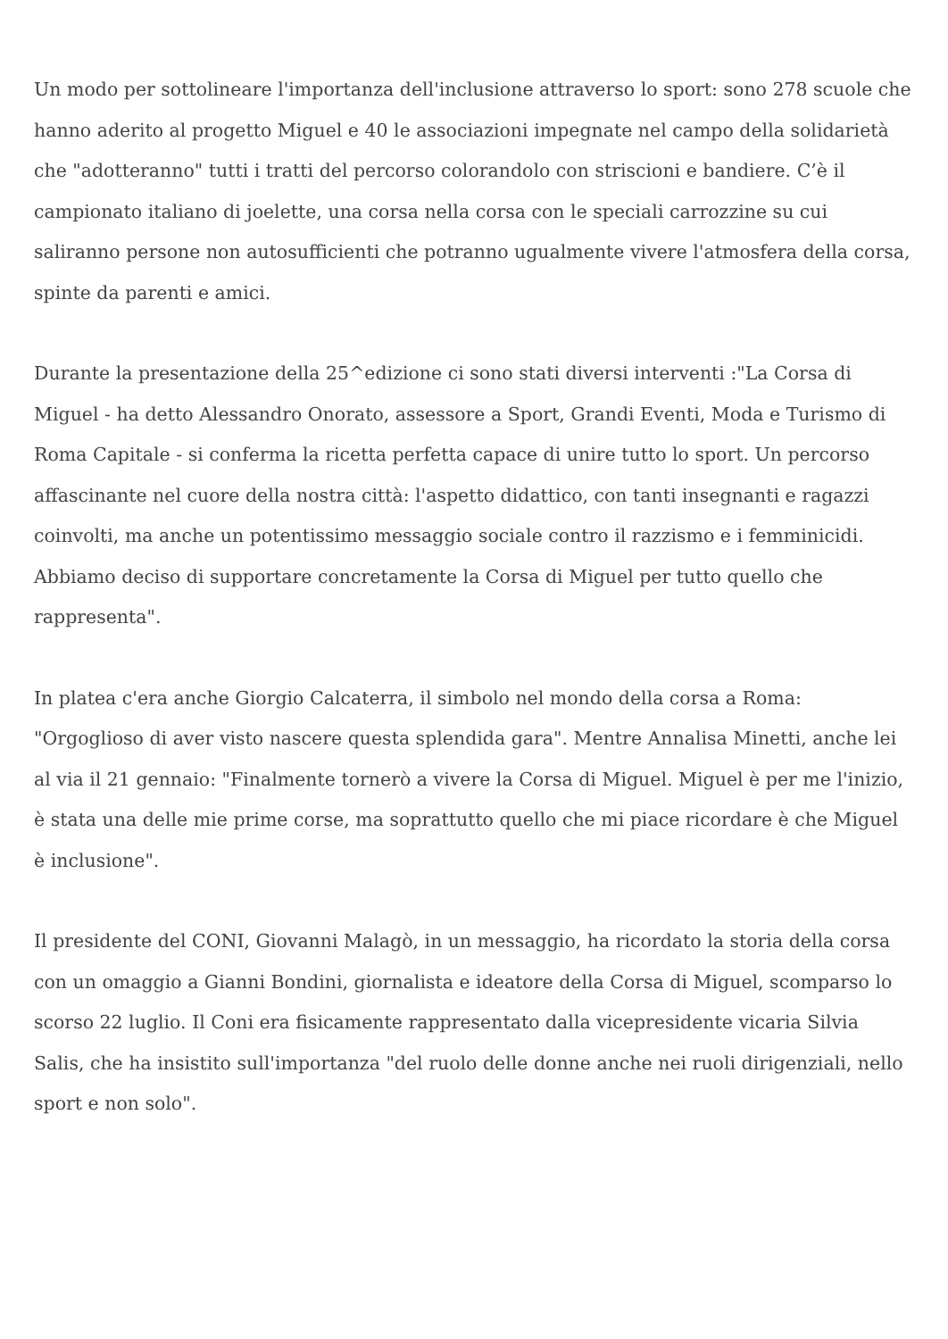Un modo per sottolineare l'importanza dell'inclusione attraverso lo sport: sono 278 scuole che hanno aderito al progetto Miguel e 40 le associazioni impegnate nel campo della solidarietà che "adotteranno" tutti i tratti del percorso colorandolo con striscioni e bandiere. C’è il campionato italiano di joelette, una corsa nella corsa con le speciali carrozzine su cui saliranno persone non autosufficienti che potranno ugualmente vivere l'atmosfera della corsa, spinte da parenti e amici.
Durante la presentazione della 25^edizione ci sono stati diversi interventi :"La Corsa di Miguel - ha detto Alessandro Onorato, assessore a Sport, Grandi Eventi, Moda e Turismo di Roma Capitale - si conferma la ricetta perfetta capace di unire tutto lo sport. Un percorso affascinante nel cuore della nostra città: l'aspetto didattico, con tanti insegnanti e ragazzi coinvolti, ma anche un potentissimo messaggio sociale contro il razzismo e i femminicidi. Abbiamo deciso di supportare concretamente la Corsa di Miguel per tutto quello che rappresenta".
In platea c'era anche Giorgio Calcaterra, il simbolo nel mondo della corsa a Roma: "Orgoglioso di aver visto nascere questa splendida gara". Mentre Annalisa Minetti, anche lei al via il 21 gennaio: "Finalmente tornerò a vivere la Corsa di Miguel. Miguel è per me l'inizio, è stata una delle mie prime corse, ma soprattutto quello che mi piace ricordare è che Miguel è inclusione".
Il presidente del CONI, Giovanni Malagò, in un messaggio, ha ricordato la storia della corsa con un omaggio a Gianni Bondini, giornalista e ideatore della Corsa di Miguel, scomparso lo scorso 22 luglio. Il Coni era fisicamente rappresentato dalla vicepresidente vicaria Silvia Salis, che ha insistito sull'importanza "del ruolo delle donne anche nei ruoli dirigenziali, nello sport e non solo".